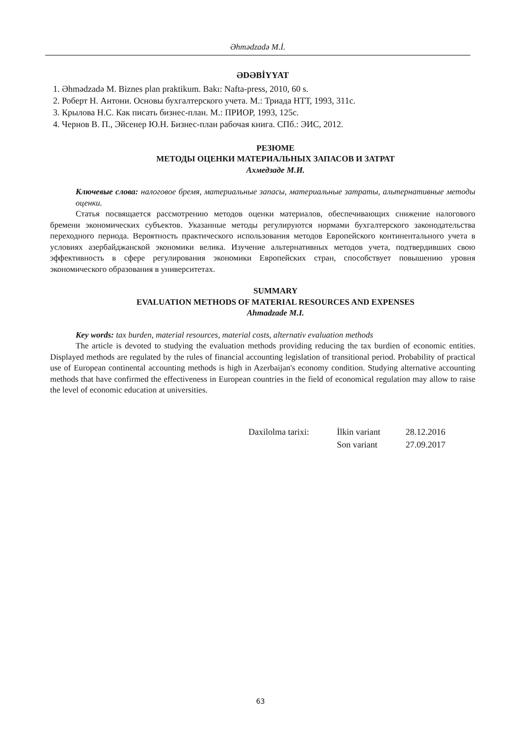Əhmədzadə M.İ.
ƏDƏBİYYAT
1. Əhmədzadə M. Biznes plan praktikum. Bakı: Nafta-press, 2010, 60 s.
2. Роберт Н. Антони. Основы бухгалтерского учета. М.: Триада НТТ, 1993, 311с.
3. Крылова Н.С. Как писать бизнес-план. М.: ПРИОР, 1993, 125с.
4. Чернов В. П., Эйсенер Ю.Н. Бизнес-план рабочая книга. СПб.: ЭИС, 2012.
РЕЗЮМЕ
МЕТОДЫ ОЦЕНКИ МАТЕРИАЛЬНЫХ ЗАПАСОВ И ЗАТРАТ
Ахмедзаде М.И.
Ключевые слова: налоговое бремя, материальные запасы, материальные затраты, альтернативные методы оценки.
Статья посвящается рассмотрению методов оценки материалов, обеспечивающих снижение налогового бремени экономических субъектов. Указанные методы регулируются нормами бухгалтерского законодательства переходного периода. Вероятность практического использования методов Европейского континентального учета в условиях азербайджанской экономики велика. Изучение альтернативных методов учета, подтвердивших свою эффективность в сфере регулирования экономики Европейских стран, способствует повышению уровня экономического образования в университетах.
SUMMARY
EVALUATION METHODS OF MATERIAL RESOURCES AND EXPENSES
Ahmadzade M.I.
Key words: tax burden, material resources, material costs, alternativ evaluation methods
The article is devoted to studying the evaluation methods providing reducing the tax burdien of economic entities. Displayed methods are regulated by the rules of financial accounting legislation of transitional period. Probability of practical use of European continental accounting methods is high in Azerbaijan's economy condition. Studying alternative accounting methods that have confirmed the effectiveness in European countries in the field of economical regulation may allow to raise the level of economic education at universities.
| Daxilolma tarixi: | İlkin variant | 28.12.2016 |
| | Son variant | 27.09.2017 |
63